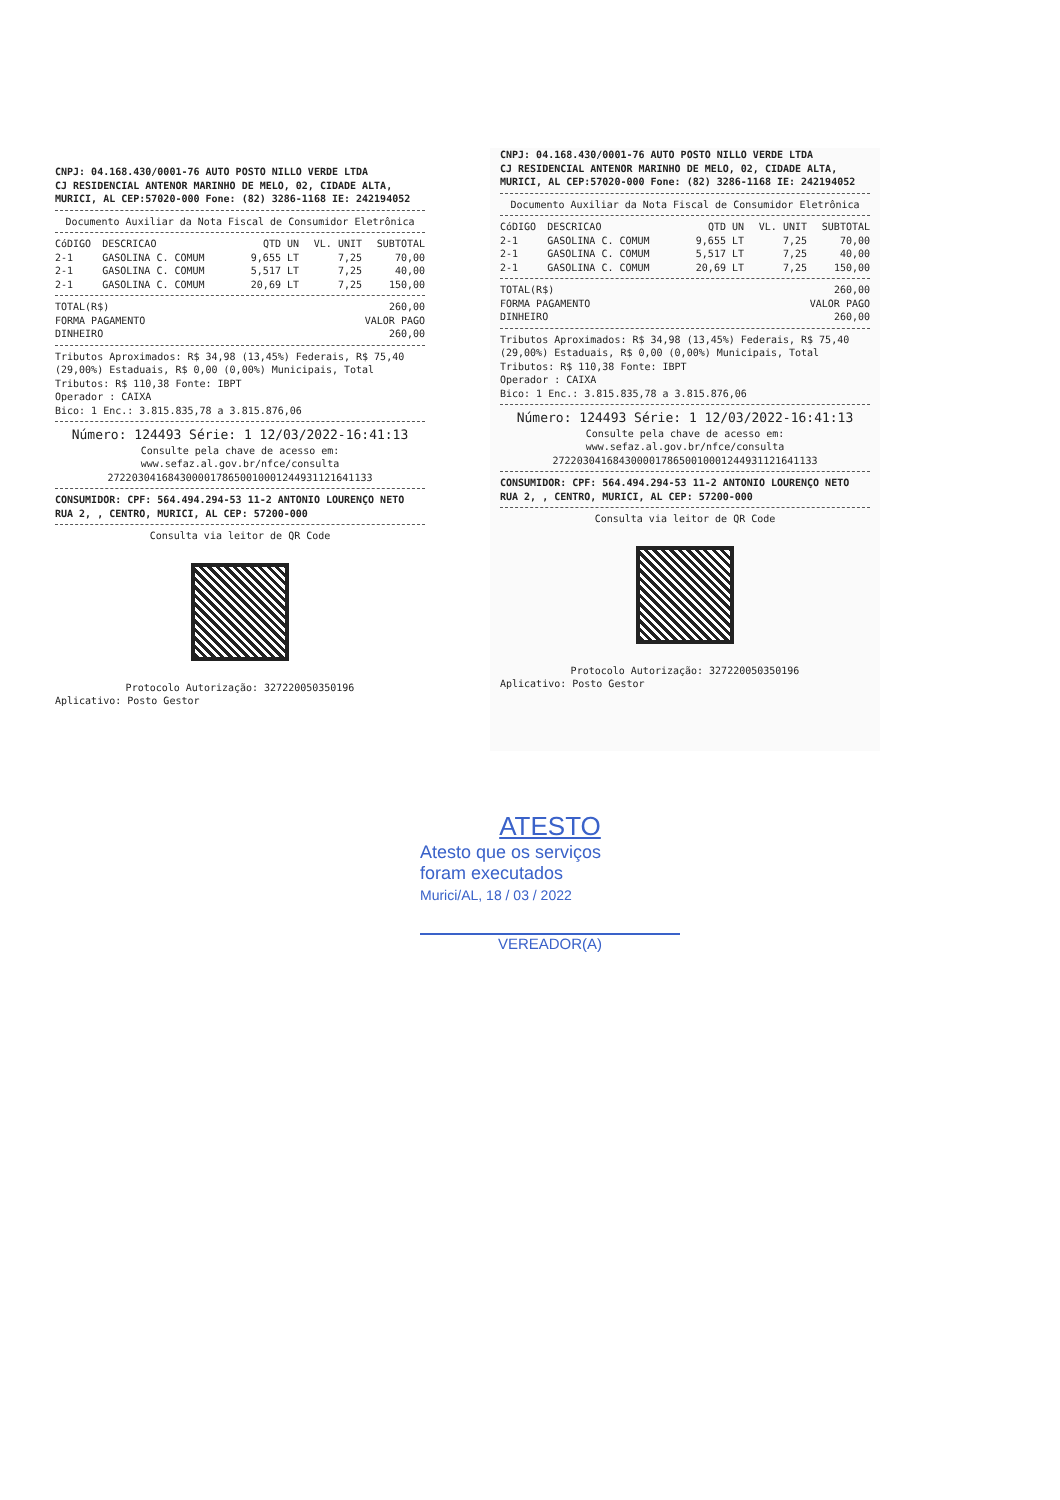CNPJ: 04.168.430/0001-76 AUTO POSTO NILLO VERDE LTDA
CJ RESIDENCIAL ANTENOR MARINHO DE MELO, 02, CIDADE ALTA,
MURICI, AL CEP:57020-000 Fone: (82) 3286-1168 IE: 242194052
Documento Auxiliar da Nota Fiscal de Consumidor Eletrônica
| CóDIGO | DESCRICAO | QTD UN | VL. UNIT | SUBTOTAL |
| --- | --- | --- | --- | --- |
| 2-1 | GASOLINA C. COMUM | 9,655 LT | 7,25 | 70,00 |
| 2-1 | GASOLINA C. COMUM | 5,517 LT | 7,25 | 40,00 |
| 2-1 | GASOLINA C. COMUM | 20,69 LT | 7,25 | 150,00 |
| TOTAL(R$) | 260,00 |
| FORMA PAGAMENTO | VALOR PAGO |
| DINHEIRO | 260,00 |
Tributos Aproximados: R$ 34,98 (13,45%) Federais, R$ 75,40 (29,00%) Estaduais, R$ 0,00 (0,00%) Municipais, Total Tributos: R$ 110,38 Fonte: IBPT
Operador : CAIXA
Bico: 1 Enc.: 3.815.835,78 a 3.815.876,06
Número: 124493 Série: 1 12/03/2022-16:41:13
Consulte pela chave de acesso em:
www.sefaz.al.gov.br/nfce/consulta
27220304168430000178650010001244931121641133
CONSUMIDOR: CPF: 564.494.294-53 11-2 ANTONIO LOURENÇO NETO RUA 2, , CENTRO, MURICI, AL CEP: 57200-000
Consulta via leitor de QR Code
Protocolo Autorização: 327220050350196
Aplicativo: Posto Gestor
CNPJ: 04.168.430/0001-76 AUTO POSTO NILLO VERDE LTDA
CJ RESIDENCIAL ANTENOR MARINHO DE MELO, 02, CIDADE ALTA,
MURICI, AL CEP:57020-000 Fone: (82) 3286-1168 IE: 242194052
Documento Auxiliar da Nota Fiscal de Consumidor Eletrônica
| CóDIGO | DESCRICAO | QTD UN | VL. UNIT | SUBTOTAL |
| --- | --- | --- | --- | --- |
| 2-1 | GASOLINA C. COMUM | 9,655 LT | 7,25 | 70,00 |
| 2-1 | GASOLINA C. COMUM | 5,517 LT | 7,25 | 40,00 |
| 2-1 | GASOLINA C. COMUM | 20,69 LT | 7,25 | 150,00 |
| TOTAL(R$) | 260,00 |
| FORMA PAGAMENTO | VALOR PAGO |
| DINHEIRO | 260,00 |
Tributos Aproximados: R$ 34,98 (13,45%) Federais, R$ 75,40 (29,00%) Estaduais, R$ 0,00 (0,00%) Municipais, Total Tributos: R$ 110,38 Fonte: IBPT
Operador : CAIXA
Bico: 1 Enc.: 3.815.835,78 a 3.815.876,06
Número: 124493 Série: 1 12/03/2022-16:41:13
Consulte pela chave de acesso em:
www.sefaz.al.gov.br/nfce/consulta
27220304168430000178650010001244931121641133
CONSUMIDOR: CPF: 564.494.294-53 11-2 ANTONIO LOURENÇO NETO RUA 2, , CENTRO, MURICI, AL CEP: 57200-000
Consulta via leitor de QR Code
Protocolo Autorização: 327220050350196
Aplicativo: Posto Gestor
ATESTO
Atesto que os serviços
foram executados
Murici/AL, 18 / 03 / 2022
VEREADOR(A)